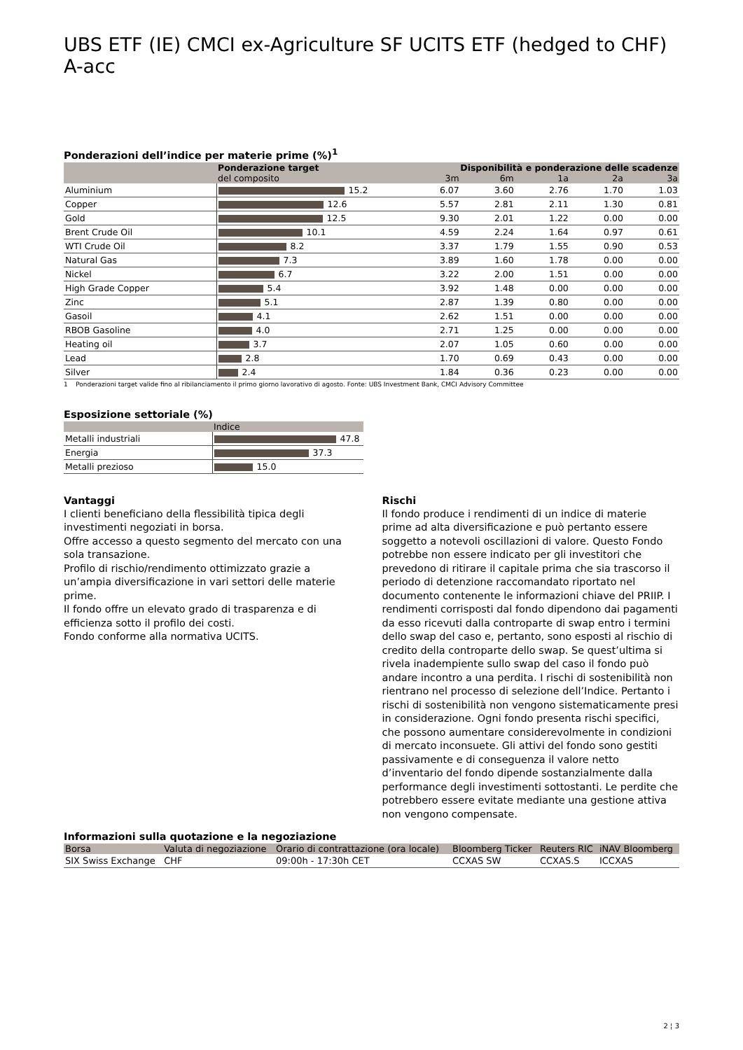UBS ETF (IE) CMCI ex-Agriculture SF UCITS ETF (hedged to CHF) A-acc
Ponderazioni dell’indice per materie prime (%)<sup>1</sup>
| | Ponderazione target | Disponibilità e ponderazione delle scadenze | | | | |
| --- | --- | --- | --- | --- | --- | --- |
| | del composito | 3m | 6m | 1a | 2a | 3a |
| Aluminium | 15.2 | 6.07 | 3.60 | 2.76 | 1.70 | 1.03 |
| Copper | 12.6 | 5.57 | 2.81 | 2.11 | 1.30 | 0.81 |
| Gold | 12.5 | 9.30 | 2.01 | 1.22 | 0.00 | 0.00 |
| Brent Crude Oil | 10.1 | 4.59 | 2.24 | 1.64 | 0.97 | 0.61 |
| WTI Crude Oil | 8.2 | 3.37 | 1.79 | 1.55 | 0.90 | 0.53 |
| Natural Gas | 7.3 | 3.89 | 1.60 | 1.78 | 0.00 | 0.00 |
| Nickel | 6.7 | 3.22 | 2.00 | 1.51 | 0.00 | 0.00 |
| High Grade Copper | 5.4 | 3.92 | 1.48 | 0.00 | 0.00 | 0.00 |
| Zinc | 5.1 | 2.87 | 1.39 | 0.80 | 0.00 | 0.00 |
| Gasoil | 4.1 | 2.62 | 1.51 | 0.00 | 0.00 | 0.00 |
| RBOB Gasoline | 4.0 | 2.71 | 1.25 | 0.00 | 0.00 | 0.00 |
| Heating oil | 3.7 | 2.07 | 1.05 | 0.60 | 0.00 | 0.00 |
| Lead | 2.8 | 1.70 | 0.69 | 0.43 | 0.00 | 0.00 |
| Silver | 2.4 | 1.84 | 0.36 | 0.23 | 0.00 | 0.00 |
1 Ponderazioni target valide fino al ribilanciamento il primo giorno lavorativo di agosto. Fonte: UBS Investment Bank, CMCI Advisory Committee
Esposizione settoriale (%)
| | Indice |
| --- | --- |
| Metalli industriali | 47.8 |
| Energia | 37.3 |
| Metalli prezioso | 15.0 |
Vantaggi
I clienti beneficiano della flessibilità tipica degli investimenti negoziati in borsa.
Offre accesso a questo segmento del mercato con una sola transazione.
Profilo di rischio/rendimento ottimizzato grazie a un’ampia diversificazione in vari settori delle materie prime.
Il fondo offre un elevato grado di trasparenza e di efficienza sotto il profilo dei costi.
Fondo conforme alla normativa UCITS.
Rischi
Il fondo produce i rendimenti di un indice di materie prime ad alta diversificazione e può pertanto essere soggetto a notevoli oscillazioni di valore. Questo Fondo potrebbe non essere indicato per gli investitori che prevedono di ritirare il capitale prima che sia trascorso il periodo di detenzione raccomandato riportato nel documento contenente le informazioni chiave del PRIIP. I rendimenti corrisposti dal fondo dipendono dai pagamenti da esso ricevuti dalla controparte di swap entro i termini dello swap del caso e, pertanto, sono esposti al rischio di credito della controparte dello swap. Se quest’ultima si rivela inadempiente sullo swap del caso il fondo può andare incontro a una perdita. I rischi di sostenibilità non rientrano nel processo di selezione dell’Indice. Pertanto i rischi di sostenibilità non vengono sistematicamente presi in considerazione. Ogni fondo presenta rischi specifici, che possono aumentare considerevolmente in condizioni di mercato inconsuete. Gli attivi del fondo sono gestiti passivamente e di conseguenza il valore netto d’inventario del fondo dipende sostanzialmente dalla performance degli investimenti sottostanti. Le perdite che potrebbero essere evitate mediante una gestione attiva non vengono compensate.
Informazioni sulla quotazione e la negoziazione
| Borsa | Valuta di negoziazione | Orario di contrattazione (ora locale) | Bloomberg Ticker | Reuters RIC | iNAV Bloomberg |
| --- | --- | --- | --- | --- | --- |
| SIX Swiss Exchange | CHF | 09:00h - 17:30h CET | CCXAS SW | CCXAS.S | ICCXAS |
2 ¦ 3